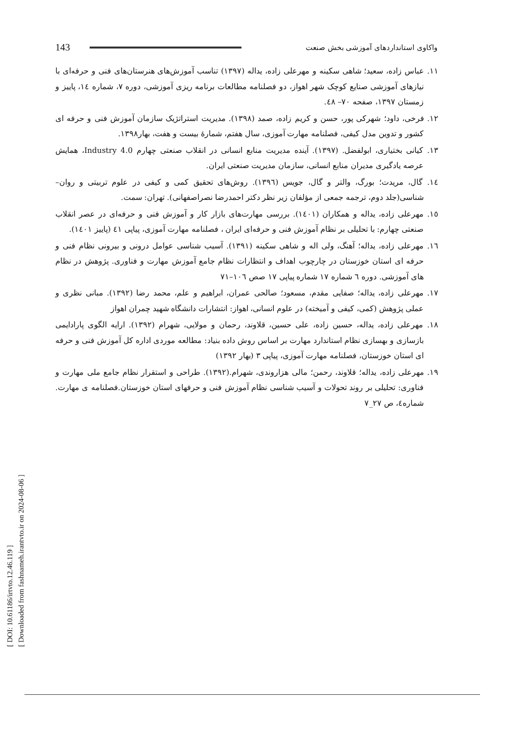[ DOI: 10.61186/irtvto.12.46.119 ]
[ Downloaded from fashnameh.irantvto.ir on 2024-08-06 ]
143 واکاوی استانداردهای آموزشی بخش صنعت
١١. عباس زاده، سعید؛ شاهی سکینه و مهرعلی زاده، یداله (١٣٩٧) تناسب آموزش‌های هنرستان‌های فنی و حرفه‌ای با نیازهای آموزشی صنایع کوچک شهر اهواز، دو فصلنامه مطالعات برنامه ریزی آموزشی، دوره ٧، شماره ١٤، پاییز و زمستان ١٣٩٧، صفحه ٧٠– ٤٨.
١٢. فرخی، داود؛ شهرکی پور، حسن و کریم زاده، صمد (١٣٩٨). مدیریت استراتژیک سازمان آموزش فنی و حرفه ای کشور و تدوین مدل کیفی، فصلنامه مهارت آموزی، سال هفتم، شمارهٔ بیست و هفت، بهار١٣٩٨.
١٣. کیانی بختیاری، ابولفضل. (١٣٩٧). آینده مدیریت منابع انسانی در انقلاب صنعتی چهارم Industry 4.0، همایش عرصه یادگیری مدیران منابع انسانی، سازمان مدیریت صنعتی ایران.
١٤. گال، مریدت؛ بورگ، والتر و گال، جویس (١٣٩٦). روش‌های تحقیق کمی و کیفی در علوم تربیتی و روان–شناسی(جلد دوم، ترجمه جمعی از مؤلفان زیر نظر دکتر احمدرضا نصراصفهانی). تهران: سمت.
١٥. مهرعلی زاده، یداله و همکاران (١٤٠١). بررسی مهارت‌های بازار کار و آموزش فنی و حرفه‌ای در عصر انقلاب صنعتی چهارم: با تحلیلی بر نظام آموزش فنی و حرفه‌ای ایران ، فصلنامه مهارت آموزی، پیاپی ٤١ (پاییز ١٤٠١).
١٦. مهرعلی زاده، یداله؛ آهنگ، ولی اله و شاهی سکینه (١٣٩١). آسیب شناسی عوامل درونی و بیرونی نظام فنی و حرفه ای استان خوزستان در چارچوب اهداف و انتظارات نظام جامع آموزش مهارت و فناوری. پژوهش در نظام های آموزشی. دوره ٦ شماره ١٧ شماره پیاپی ١٧ صص ١٠٦–٧١
١٧. مهرعلی زاده، یداله؛ صفایی مقدم، مسعود؛ صالحی عمران، ابراهیم و علم، محمد رضا (١٣٩٢). مبانی نظری و عملی پژوهش (کمی، کیفی و آمیخته) در علوم انسانی، اهواز: انتشارات دانشگاه شهید چمران اهواز
١٨. مهرعلی زاده، یداله، حسین زاده، علی حسین، قلاوند، رحمان و مولایی، شهرام (١٣٩٢). ارایه الگوی پارادایمی بازسازی و بهسازی نظام استاندارد مهارت بر اساس روش داده بنیاد: مطالعه موردی اداره کل آموزش فنی و حرفه ای استان خوزستان، فصلنامه مهارت آموزی، پیاپی ٣ (بهار ١٣٩٢)
١٩. مهرعلی زاده، یداله؛ قلاوند، رحمن؛ مالی هزاروندی، شهرام.(١٣٩٢). طراحی و استقرار نظام جامع ملی مهارت و فناوری: تحلیلی بر روند تحولات و آسیب شناسی نظام آموزش فنی و حرفهای استان خوزستان.فصلنامه ی مهارت. شماره٤، ص ٢٧_٧